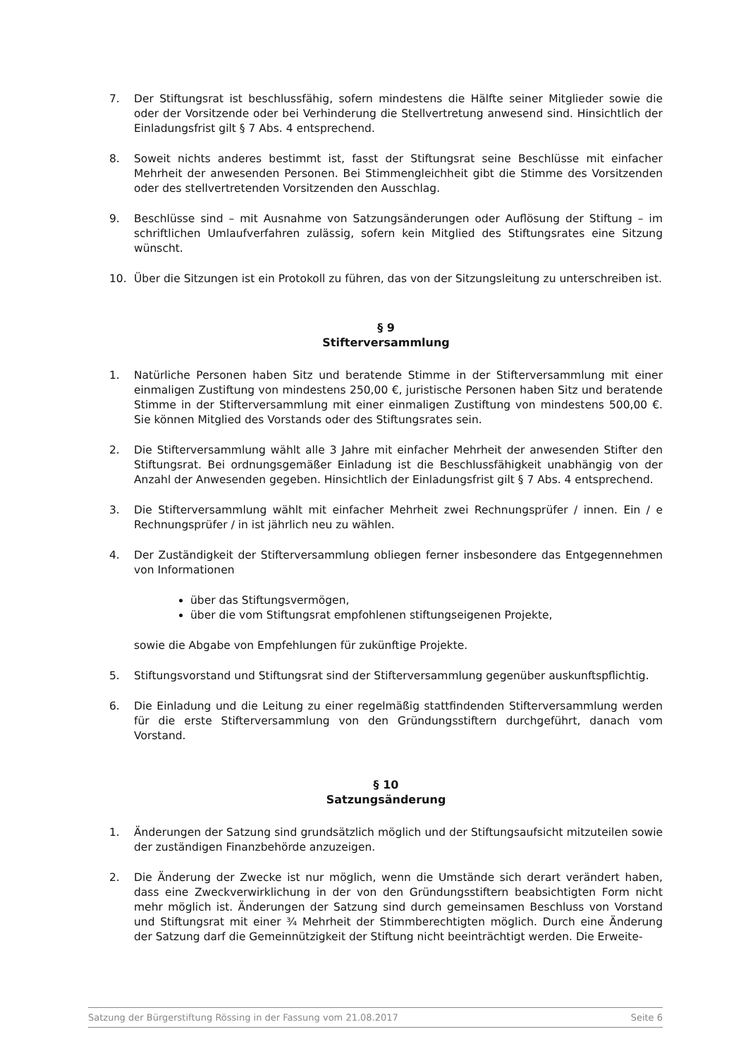7. Der Stiftungsrat ist beschlussfähig, sofern mindestens die Hälfte seiner Mitglieder sowie die oder der Vorsitzende oder bei Verhinderung die Stellvertretung anwesend sind. Hinsichtlich der Einladungsfrist gilt § 7 Abs. 4 entsprechend.
8. Soweit nichts anderes bestimmt ist, fasst der Stiftungsrat seine Beschlüsse mit einfacher Mehrheit der anwesenden Personen. Bei Stimmengleichheit gibt die Stimme des Vorsitzenden oder des stellvertretenden Vorsitzenden den Ausschlag.
9. Beschlüsse sind – mit Ausnahme von Satzungsänderungen oder Auflösung der Stiftung – im schriftlichen Umlaufverfahren zulässig, sofern kein Mitglied des Stiftungsrates eine Sitzung wünscht.
10. Über die Sitzungen ist ein Protokoll zu führen, das von der Sitzungsleitung zu unterschreiben ist.
§ 9
Stifterversammlung
1. Natürliche Personen haben Sitz und beratende Stimme in der Stifterversammlung mit einer einmaligen Zustiftung von mindestens 250,00 €, juristische Personen haben Sitz und beratende Stimme in der Stifterversammlung mit einer einmaligen Zustiftung von mindestens 500,00 €. Sie können Mitglied des Vorstands oder des Stiftungsrates sein.
2. Die Stifterversammlung wählt alle 3 Jahre mit einfacher Mehrheit der anwesenden Stifter den Stiftungsrat. Bei ordnungsgemäßer Einladung ist die Beschlussfähigkeit unabhängig von der Anzahl der Anwesenden gegeben. Hinsichtlich der Einladungsfrist gilt § 7 Abs. 4 entsprechend.
3. Die Stifterversammlung wählt mit einfacher Mehrheit zwei Rechnungsprüfer / innen. Ein / e Rechnungsprüfer / in ist jährlich neu zu wählen.
4. Der Zuständigkeit der Stifterversammlung obliegen ferner insbesondere das Entgegennehmen von Informationen
über das Stiftungsvermögen,
über die vom Stiftungsrat empfohlenen stiftungseigenen Projekte,
sowie die Abgabe von Empfehlungen für zukünftige Projekte.
5. Stiftungsvorstand und Stiftungsrat sind der Stifterversammlung gegenüber auskunftspflichtig.
6. Die Einladung und die Leitung zu einer regelmäßig stattfindenden Stifterversammlung werden für die erste Stifterversammlung von den Gründungsstiftern durchgeführt, danach vom Vorstand.
§ 10
Satzungsänderung
1. Änderungen der Satzung sind grundsätzlich möglich und der Stiftungsaufsicht mitzuteilen sowie der zuständigen Finanzbehörde anzuzeigen.
2. Die Änderung der Zwecke ist nur möglich, wenn die Umstände sich derart verändert haben, dass eine Zweckverwirklichung in der von den Gründungsstiftern beabsichtigten Form nicht mehr möglich ist. Änderungen der Satzung sind durch gemeinsamen Beschluss von Vorstand und Stiftungsrat mit einer ¾ Mehrheit der Stimmberechtigten möglich. Durch eine Änderung der Satzung darf die Gemeinnützigkeit der Stiftung nicht beeinträchtigt werden. Die Erweite-
Satzung der Bürgerstiftung Rössing in der Fassung vom 21.08.2017 Seite 6